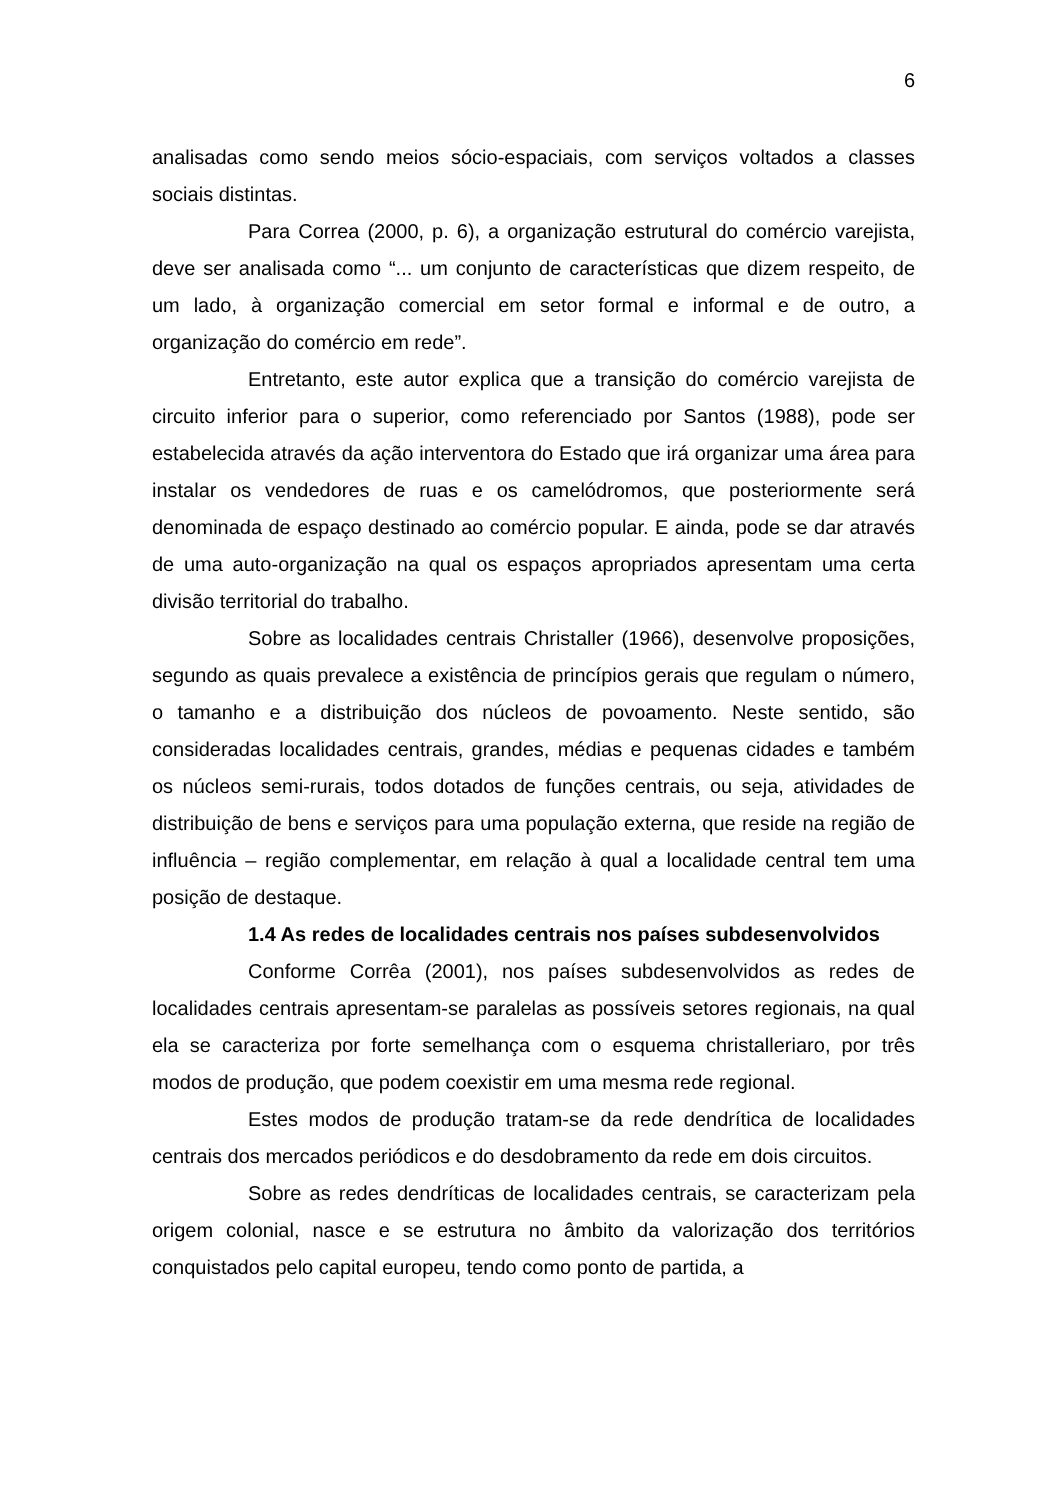6
analisadas como sendo meios sócio-espaciais, com serviços voltados a classes sociais distintas.
Para Correa (2000, p. 6), a organização estrutural do comércio varejista, deve ser analisada como “... um conjunto de características que dizem respeito, de um lado, à organização comercial em setor formal e informal e de outro, a organização do comércio em rede”.
Entretanto, este autor explica que a transição do comércio varejista de circuito inferior para o superior, como referenciado por Santos (1988), pode ser estabelecida através da ação interventora do Estado que irá organizar uma área para instalar os vendedores de ruas e os camelódromos, que posteriormente será denominada de espaço destinado ao comércio popular. E ainda, pode se dar através de uma auto-organização na qual os espaços apropriados apresentam uma certa divisão territorial do trabalho.
Sobre as localidades centrais Christaller (1966), desenvolve proposições, segundo as quais prevalece a existência de princípios gerais que regulam o número, o tamanho e a distribuição dos núcleos de povoamento. Neste sentido, são consideradas localidades centrais, grandes, médias e pequenas cidades e também os núcleos semi-rurais, todos dotados de funções centrais, ou seja, atividades de distribuição de bens e serviços para uma população externa, que reside na região de influência – região complementar, em relação à qual a localidade central tem uma posição de destaque.
1.4 As redes de localidades centrais nos países subdesenvolvidos
Conforme Corrêa (2001), nos países subdesenvolvidos as redes de localidades centrais apresentam-se paralelas as possíveis setores regionais, na qual ela se caracteriza por forte semelhança com o esquema christalleriaro, por três modos de produção, que podem coexistir em uma mesma rede regional.
Estes modos de produção tratam-se da rede dendrítica de localidades centrais dos mercados periódicos e do desdobramento da rede em dois circuitos.
Sobre as redes dendríticas de localidades centrais, se caracterizam pela origem colonial, nasce e se estrutura no âmbito da valorização dos territórios conquistados pelo capital europeu, tendo como ponto de partida, a